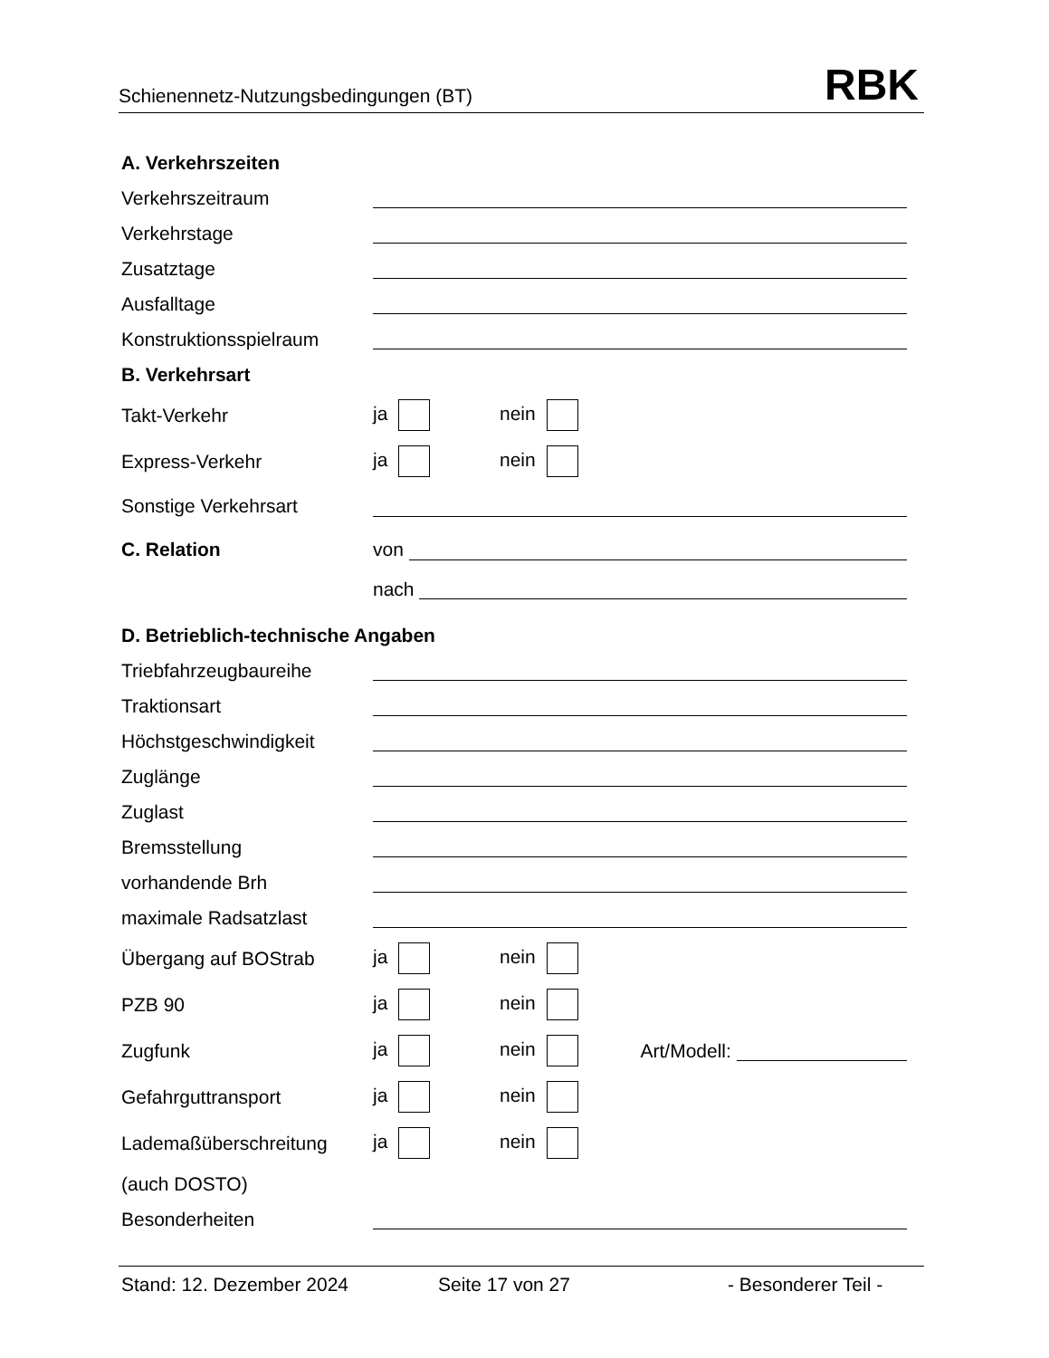Schienennetz-Nutzungsbedingungen (BT) RBK
A. Verkehrszeiten
Verkehrszeitraum
Verkehrstage
Zusatztage
Ausfalltage
Konstruktionsspielraum
B. Verkehrsart
Takt-Verkehr ja nein
Express-Verkehr ja nein
Sonstige Verkehrsart
C. Relation von
nach
D. Betrieblich-technische Angaben
Triebfahrzeugbaureihe
Traktionsart
Höchstgeschwindigkeit
Zuglänge
Zuglast
Bremsstellung
vorhandende Brh
maximale Radsatzlast
Übergang auf BOStrab ja nein
PZB 90 ja nein
Zugfunk ja nein Art/Modell:
Gefahrguttransport ja nein
Lademaßüberschreitung ja nein
(auch DOSTO)
Besonderheiten
Stand: 12. Dezember 2024 Seite 17 von 27 - Besonderer Teil -